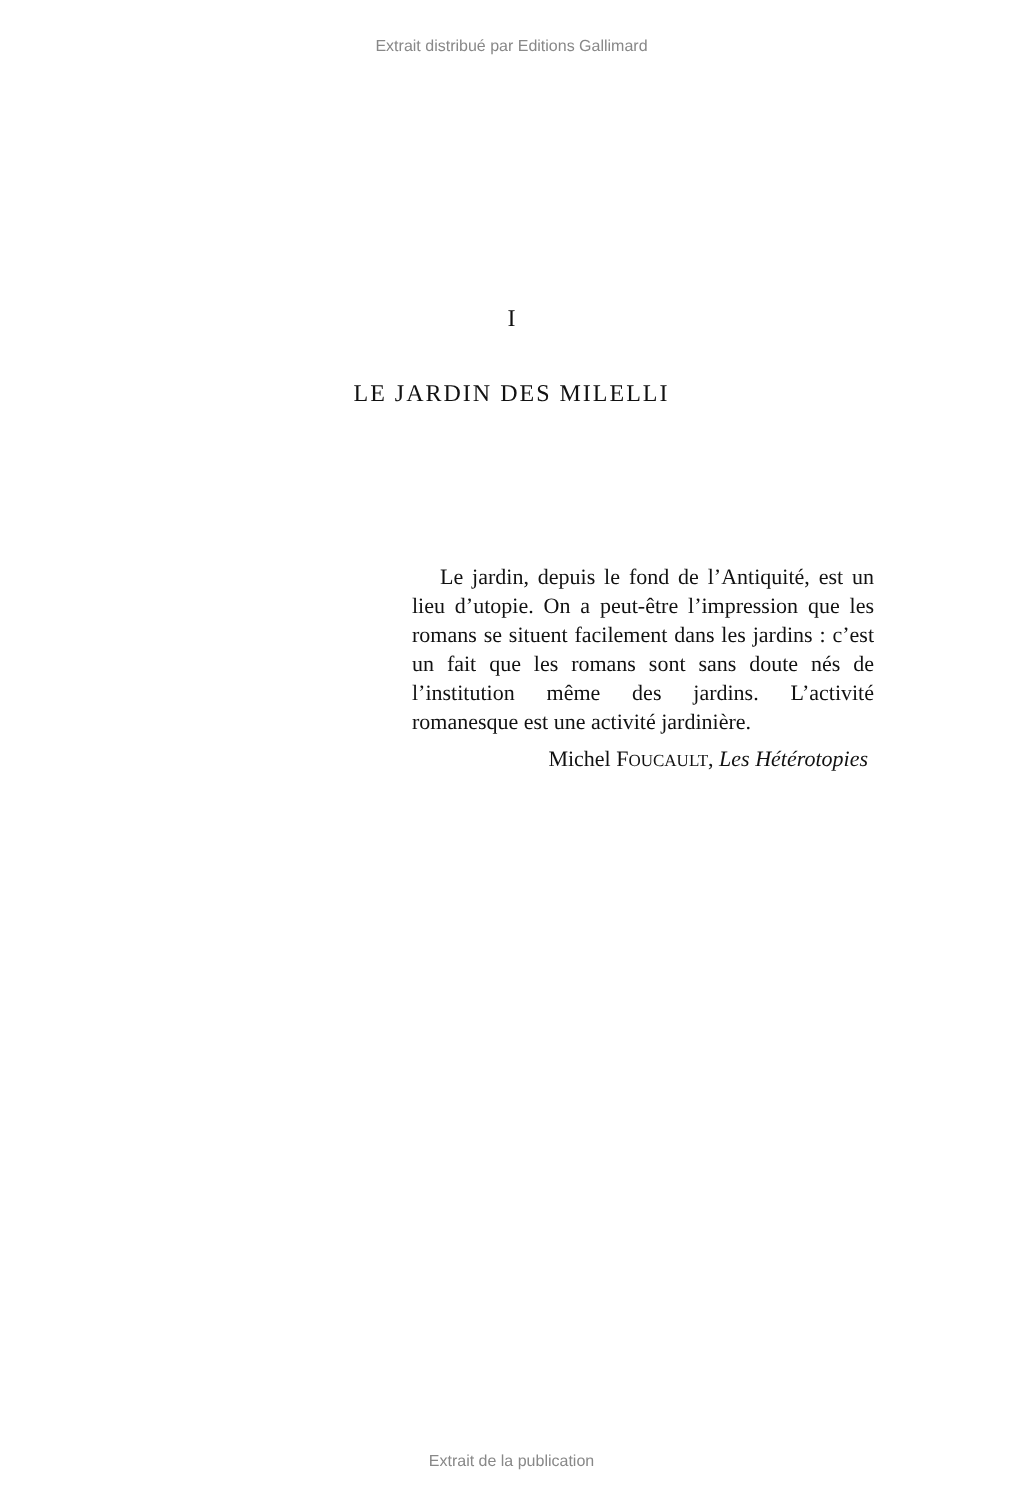Extrait distribué par Editions Gallimard
I
LE JARDIN DES MILELLI
Le jardin, depuis le fond de l’Antiquité, est un lieu d’utopie. On a peut-être l’impression que les romans se situent facilement dans les jardins : c’est un fait que les romans sont sans doute nés de l’institution même des jardins. L’activité romanesque est une activité jardinière.
Michel FOUCAULT, Les Hétérotopies
Extrait de la publication